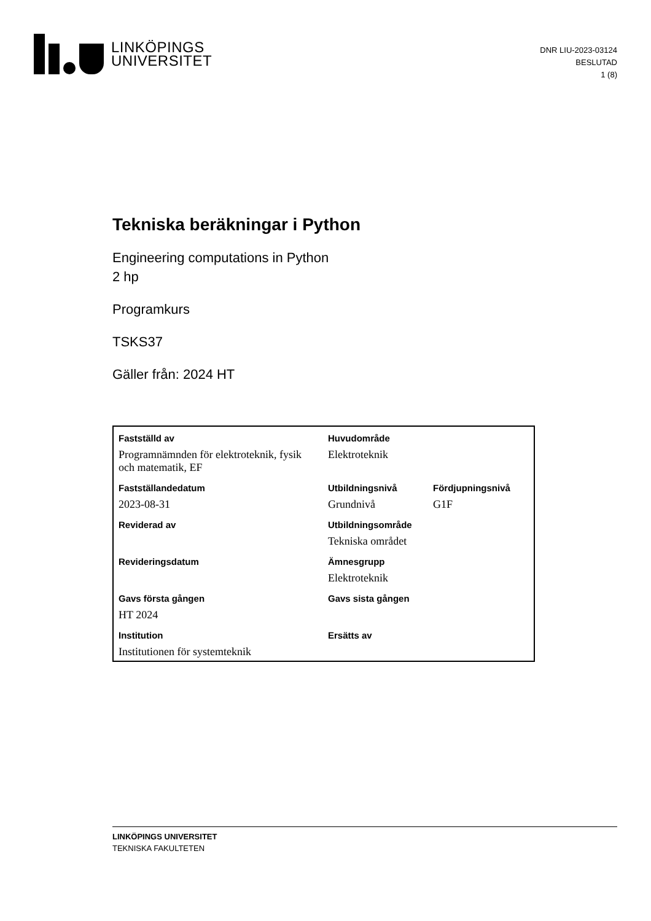LINKÖPINGS
UNIVERSITET
DNR LIU-2023-03124
BESLUTAD
1 (8)
Tekniska beräkningar i Python
Engineering computations in Python
2 hp
Programkurs
TSKS37
Gäller från: 2024 HT
| Fastställd av | Huvudområde | |
| --- | --- | --- |
| Programnämnden för elektroteknik, fysik och matematik, EF | Elektroteknik | |
| Fastställandedatum | Utbildningsnivå | Fördjupningsnivå |
| 2023-08-31 | Grundnivå | G1F |
| Reviderad av | Utbildningsområde | |
| | Tekniska området | |
| Revideringsdatum | Ämnesgrupp | |
| | Elektroteknik | |
| Gavs första gången | Gavs sista gången | |
| HT 2024 | | |
| Institution | Ersätts av | |
| Institutionen för systemteknik | | |
LINKÖPINGS UNIVERSITET
TEKNISKA FAKULTETEN